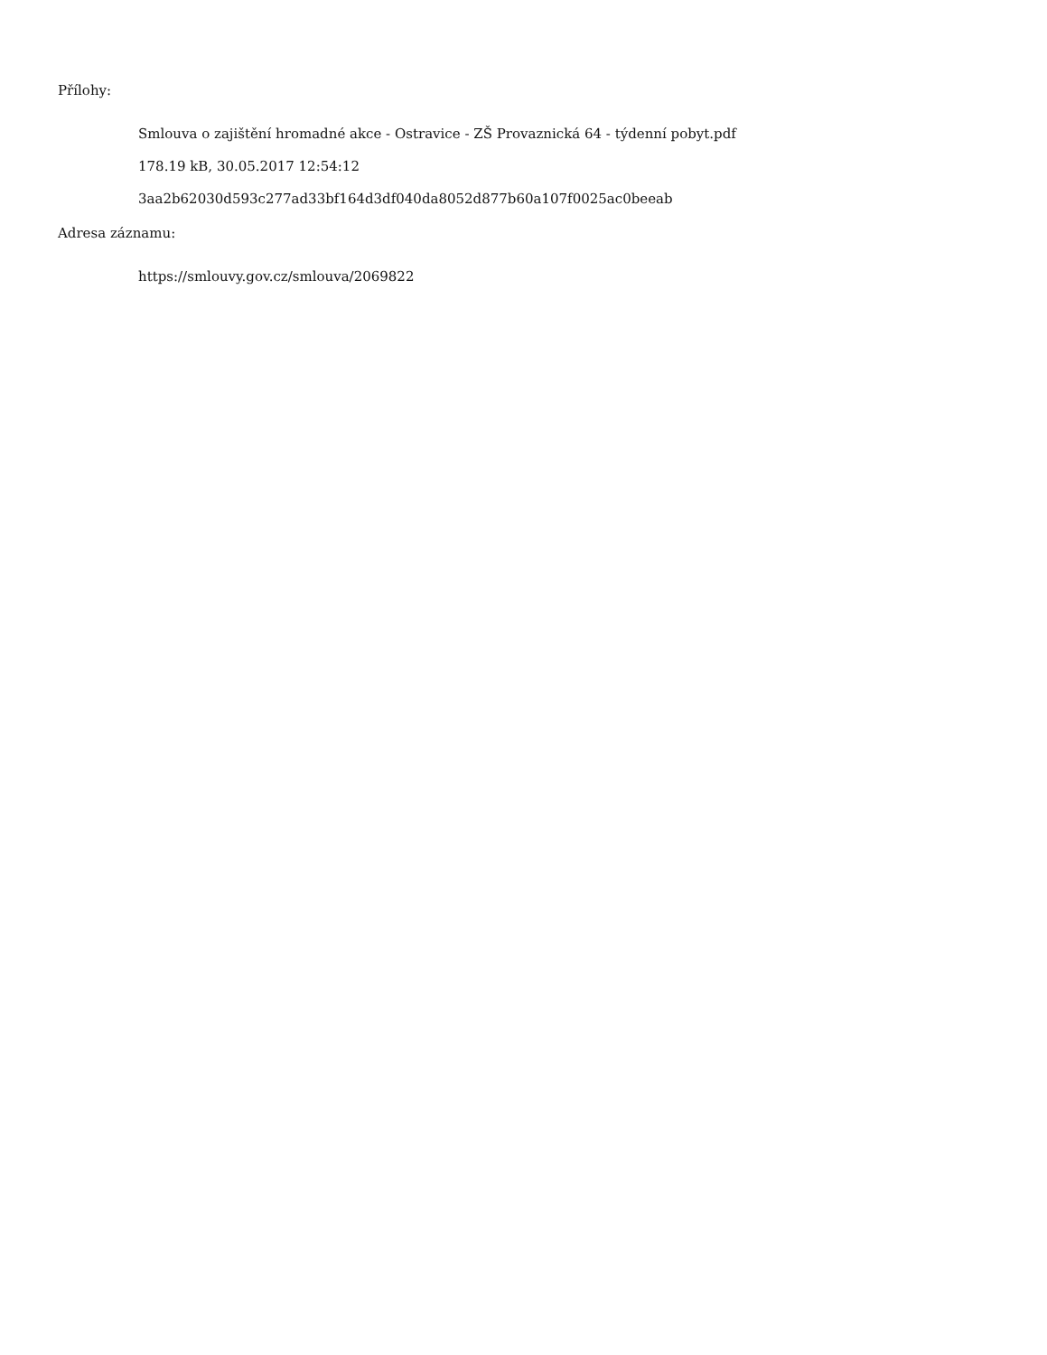Přílohy:
Smlouva o zajištění hromadné akce - Ostravice - ZŠ Provaznická 64 - týdenní pobyt.pdf
178.19 kB, 30.05.2017 12:54:12
3aa2b62030d593c277ad33bf164d3df040da8052d877b60a107f0025ac0beeab
Adresa záznamu:
https://smlouvy.gov.cz/smlouva/2069822